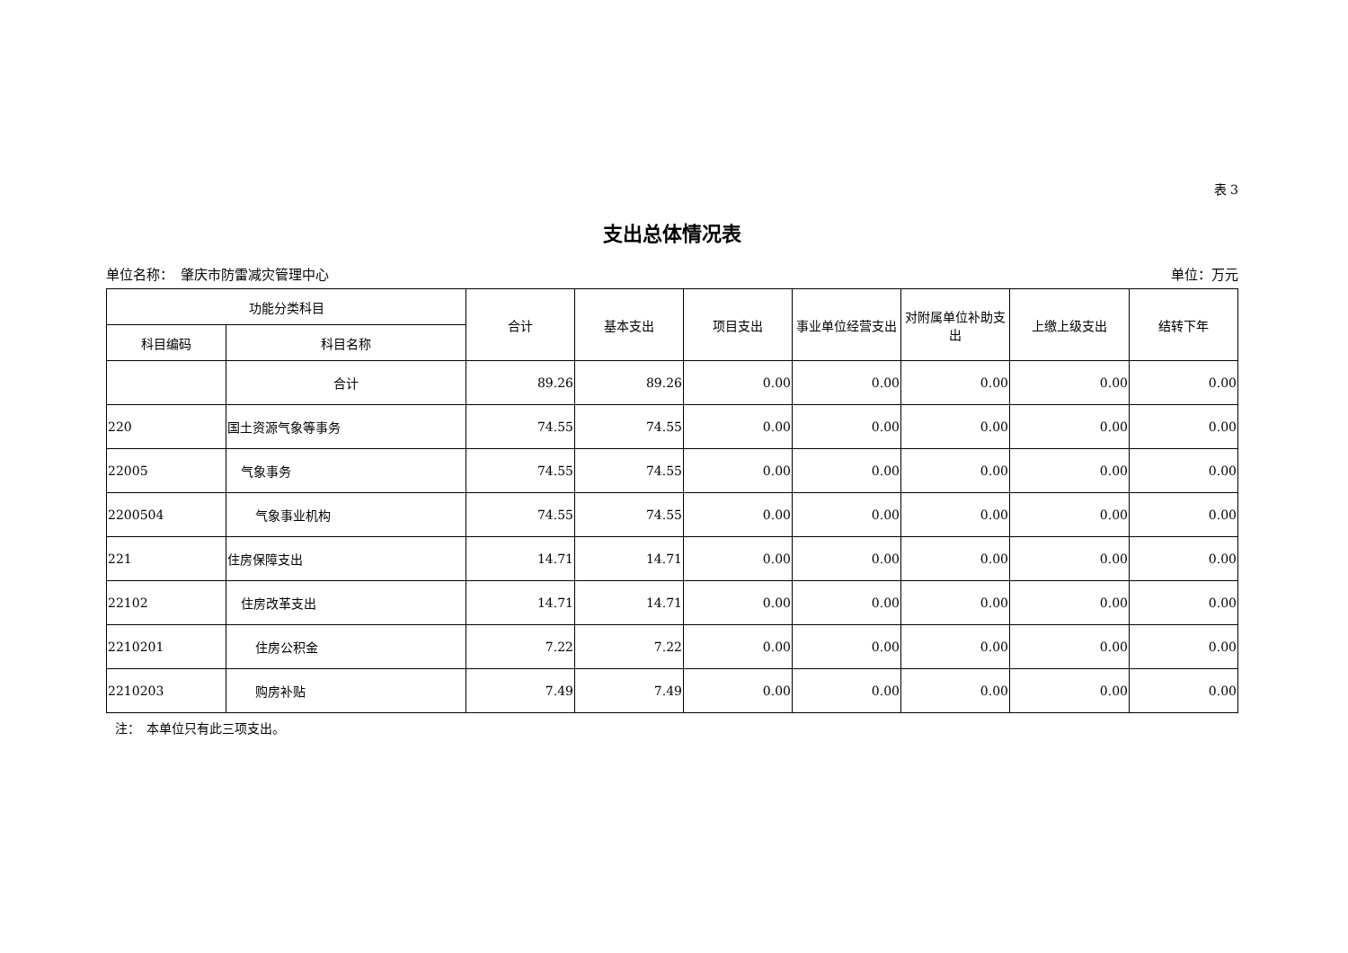表 3
支出总体情况表
单位名称：　肇庆市防雷减灾管理中心 单位：万元
| 功能分类科目 | | 合计 | 基本支出 | 项目支出 | 事业单位经营支出 | 对附属单位补助支出 | 上缴上级支出 | 结转下年 |
| --- | --- | --- | --- | --- | --- | --- | --- | --- |
| 科目编码 | 科目名称 | | | | | | | |
| | 合计 | 89.26 | 89.26 | 0.00 | 0.00 | 0.00 | 0.00 | 0.00 |
| 220 | 国土资源气象等事务 | 74.55 | 74.55 | 0.00 | 0.00 | 0.00 | 0.00 | 0.00 |
| 22005 | 气象事务 | 74.55 | 74.55 | 0.00 | 0.00 | 0.00 | 0.00 | 0.00 |
| 2200504 | 气象事业机构 | 74.55 | 74.55 | 0.00 | 0.00 | 0.00 | 0.00 | 0.00 |
| 221 | 住房保障支出 | 14.71 | 14.71 | 0.00 | 0.00 | 0.00 | 0.00 | 0.00 |
| 22102 | 住房改革支出 | 14.71 | 14.71 | 0.00 | 0.00 | 0.00 | 0.00 | 0.00 |
| 2210201 | 住房公积金 | 7.22 | 7.22 | 0.00 | 0.00 | 0.00 | 0.00 | 0.00 |
| 2210203 | 购房补贴 | 7.49 | 7.49 | 0.00 | 0.00 | 0.00 | 0.00 | 0.00 |
注：　本单位只有此三项支出。